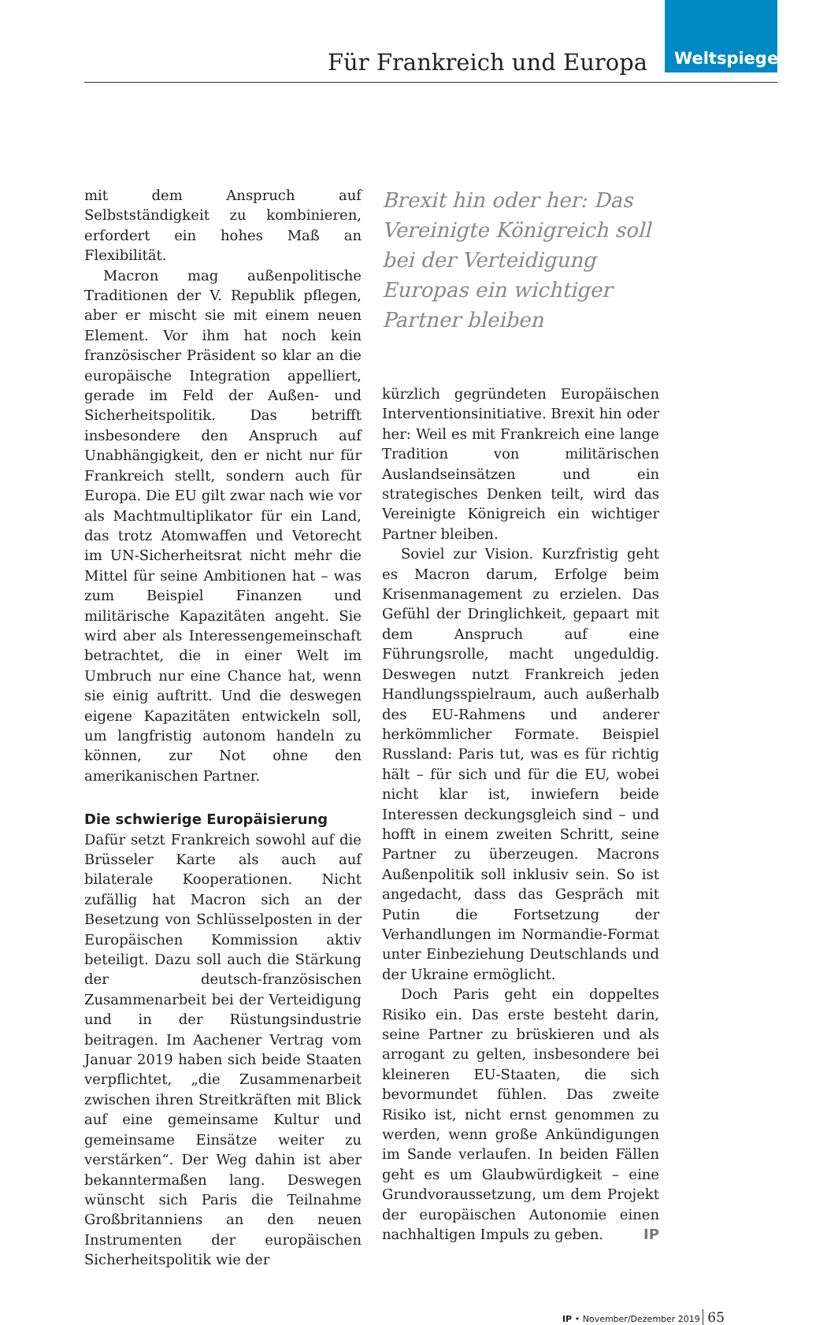Für Frankreich und Europa
Weltspiegel
mit dem Anspruch auf Selbstständigkeit zu kombinieren, erfordert ein hohes Maß an Flexibilität.
Macron mag außenpolitische Traditionen der V. Republik pflegen, aber er mischt sie mit einem neuen Element. Vor ihm hat noch kein französischer Präsident so klar an die europäische Integration appelliert, gerade im Feld der Außen- und Sicherheitspolitik. Das betrifft insbesondere den Anspruch auf Unabhängigkeit, den er nicht nur für Frankreich stellt, sondern auch für Europa. Die EU gilt zwar nach wie vor als Machtmultiplikator für ein Land, das trotz Atomwaffen und Vetorecht im UN-Sicherheitsrat nicht mehr die Mittel für seine Ambitionen hat – was zum Beispiel Finanzen und militärische Kapazitäten angeht. Sie wird aber als Interessengemeinschaft betrachtet, die in einer Welt im Umbruch nur eine Chance hat, wenn sie einig auftritt. Und die deswegen eigene Kapazitäten entwickeln soll, um langfristig autonom handeln zu können, zur Not ohne den amerikanischen Partner.
Die schwierige Europäisierung
Dafür setzt Frankreich sowohl auf die Brüsseler Karte als auch auf bilaterale Kooperationen. Nicht zufällig hat Macron sich an der Besetzung von Schlüsselposten in der Europäischen Kommission aktiv beteiligt. Dazu soll auch die Stärkung der deutsch-französischen Zusammenarbeit bei der Verteidigung und in der Rüstungsindustrie beitragen. Im Aachener Vertrag vom Januar 2019 haben sich beide Staaten verpflichtet, „die Zusammenarbeit zwischen ihren Streitkräften mit Blick auf eine gemeinsame Kultur und gemeinsame Einsätze weiter zu verstärken“. Der Weg dahin ist aber bekanntermaßen lang. Deswegen wünscht sich Paris die Teilnahme Großbritanniens an den neuen Instrumenten der europäischen Sicherheitspolitik wie der
Brexit hin oder her: Das Vereinigte Königreich soll bei der Verteidigung Europas ein wichtiger Partner bleiben
kürzlich gegründeten Europäischen Interventionsinitiative. Brexit hin oder her: Weil es mit Frankreich eine lange Tradition von militärischen Auslandseinsätzen und ein strategisches Denken teilt, wird das Vereinigte Königreich ein wichtiger Partner bleiben.
Soviel zur Vision. Kurzfristig geht es Macron darum, Erfolge beim Krisenmanagement zu erzielen. Das Gefühl der Dringlichkeit, gepaart mit dem Anspruch auf eine Führungsrolle, macht ungeduldig. Deswegen nutzt Frankreich jeden Handlungsspielraum, auch außerhalb des EU-Rahmens und anderer herkömmlicher Formate. Beispiel Russland: Paris tut, was es für richtig hält – für sich und für die EU, wobei nicht klar ist, inwiefern beide Interessen deckungsgleich sind – und hofft in einem zweiten Schritt, seine Partner zu überzeugen. Macrons Außenpolitik soll inklusiv sein. So ist angedacht, dass das Gespräch mit Putin die Fortsetzung der Verhandlungen im Normandie-Format unter Einbeziehung Deutschlands und der Ukraine ermöglicht.
Doch Paris geht ein doppeltes Risiko ein. Das erste besteht darin, seine Partner zu brüskieren und als arrogant zu gelten, insbesondere bei kleineren EU-Staaten, die sich bevormundet fühlen. Das zweite Risiko ist, nicht ernst genommen zu werden, wenn große Ankündigungen im Sande verlaufen. In beiden Fällen geht es um Glaubwürdigkeit – eine Grundvoraussetzung, um dem Projekt der europäischen Autonomie einen nachhaltigen Impuls zu geben. IP
IP • November/Dezember 2019 65